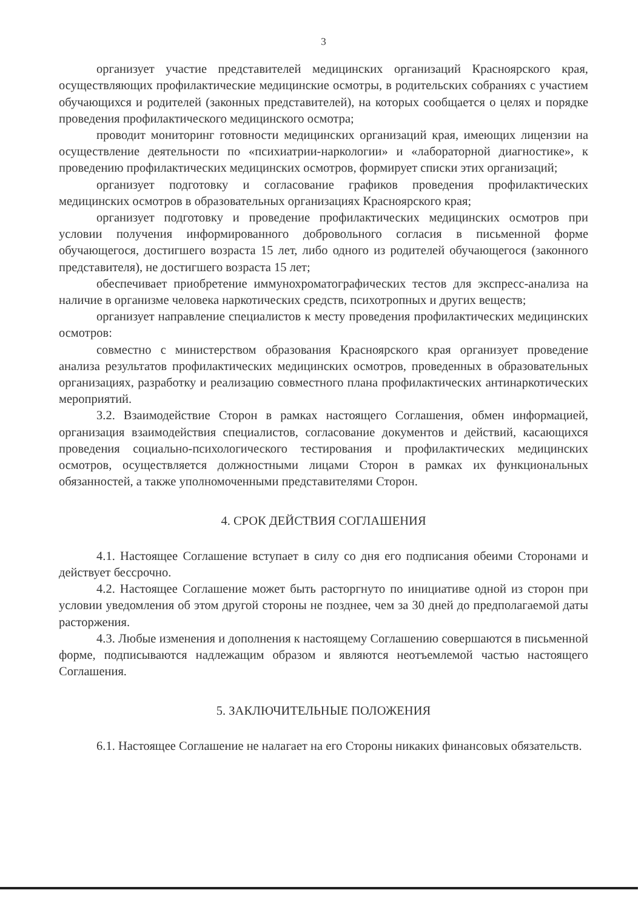3
организует участие представителей медицинских организаций Красноярского края, осуществляющих профилактические медицинские осмотры, в родительских собраниях с участием обучающихся и родителей (законных представителей), на которых сообщается о целях и порядке проведения профилактического медицинского осмотра;
проводит мониторинг готовности медицинских организаций края, имеющих лицензии на осуществление деятельности по «психиатрии-наркологии» и «лабораторной диагностике», к проведению профилактических медицинских осмотров, формирует списки этих организаций;
организует подготовку и согласование графиков проведения профилактических медицинских осмотров в образовательных организациях Красноярского края;
организует подготовку и проведение профилактических медицинских осмотров при условии получения информированного добровольного согласия в письменной форме обучающегося, достигшего возраста 15 лет, либо одного из родителей обучающегося (законного представителя), не достигшего возраста 15 лет;
обеспечивает приобретение иммунохроматографических тестов для экспресс-анализа на наличие в организме человека наркотических средств, психотропных и других веществ;
организует направление специалистов к месту проведения профилактических медицинских осмотров:
совместно с министерством образования Красноярского края организует проведение анализа результатов профилактических медицинских осмотров, проведенных в образовательных организациях, разработку и реализацию совместного плана профилактических антинаркотических мероприятий.
3.2. Взаимодействие Сторон в рамках настоящего Соглашения, обмен информацией, организация взаимодействия специалистов, согласование документов и действий, касающихся проведения социально-психологического тестирования и профилактических медицинских осмотров, осуществляется должностными лицами Сторон в рамках их функциональных обязанностей, а также уполномоченными представителями Сторон.
4. СРОК ДЕЙСТВИЯ СОГЛАШЕНИЯ
4.1. Настоящее Соглашение вступает в силу со дня его подписания обеими Сторонами и действует бессрочно.
4.2. Настоящее Соглашение может быть расторгнуто по инициативе одной из сторон при условии уведомления об этом другой стороны не позднее, чем за 30 дней до предполагаемой даты расторжения.
4.3. Любые изменения и дополнения к настоящему Соглашению совершаются в письменной форме, подписываются надлежащим образом и являются неотъемлемой частью настоящего Соглашения.
5. ЗАКЛЮЧИТЕЛЬНЫЕ ПОЛОЖЕНИЯ
6.1. Настоящее Соглашение не налагает на его Стороны никаких финансовых обязательств.